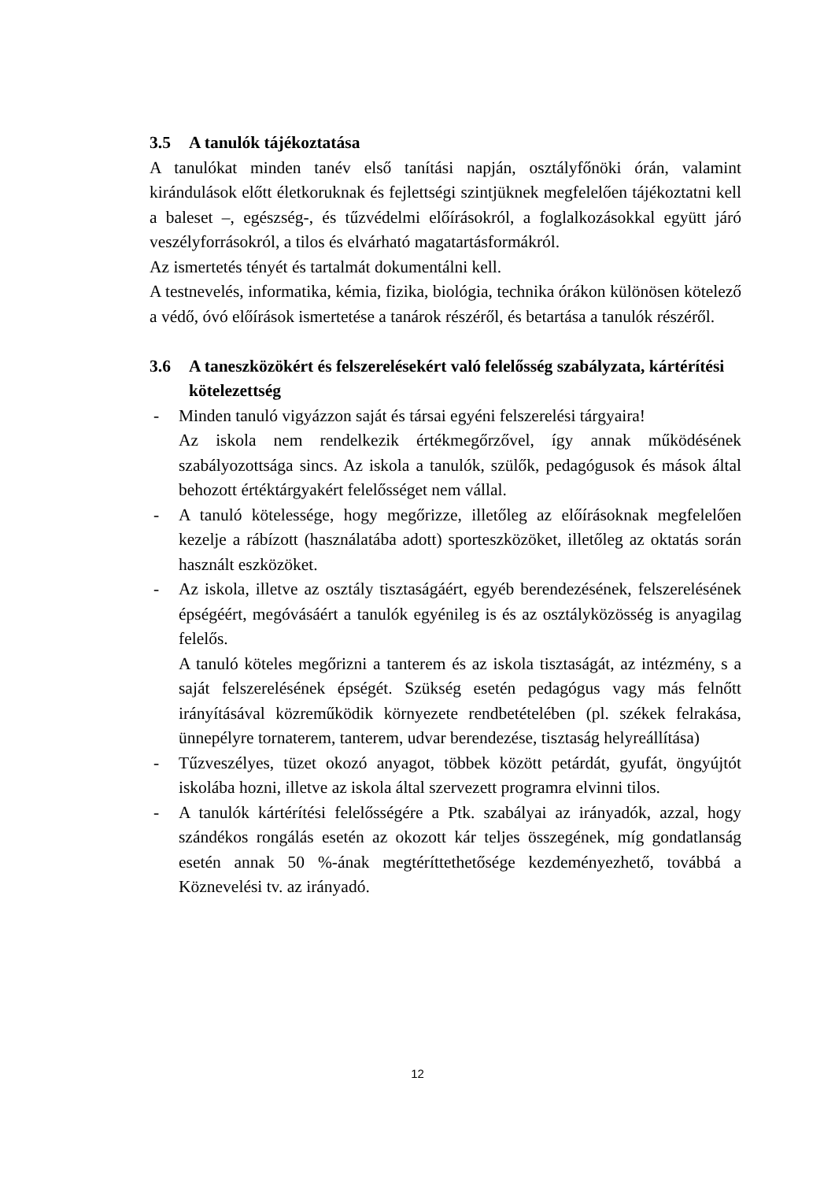3.5 A tanulók tájékoztatása
A tanulókat minden tanév első tanítási napján, osztályfőnöki órán, valamint kirándulások előtt életkoruknak és fejlettségi szintjüknek megfelelően tájékoztatni kell a baleset –, egészség-, és tűzvédelmi előírásokról, a foglalkozásokkal együtt járó veszélyforrásokról, a tilos és elvárható magatartásformákról.
Az ismertetés tényét és tartalmát dokumentálni kell.
A testnevelés, informatika, kémia, fizika, biológia, technika órákon különösen kötelező a védő, óvó előírások ismertetése a tanárok részéről, és betartása a tanulók részéről.
3.6 A taneszközökért és felszerelésekért való felelősség szabályzata, kártérítési kötelezettség
- Minden tanuló vigyázzon saját és társai egyéni felszerelési tárgyaira!
Az iskola nem rendelkezik értékmegőrzővel, így annak működésének szabályozottsága sincs. Az iskola a tanulók, szülők, pedagógusok és mások által behozott értéktárgyakért felelősséget nem vállal.
- A tanuló kötelessége, hogy megőrizze, illetőleg az előírásoknak megfelelően kezelje a rábízott (használatába adott) sporteszközöket, illetőleg az oktatás során használt eszközöket.
- Az iskola, illetve az osztály tisztaságáért, egyéb berendezésének, felszerelésének épségéért, megóvásáért a tanulók egyénileg is és az osztályközösség is anyagilag felelős.
A tanuló köteles megőrizni a tanterem és az iskola tisztaságát, az intézmény, s a saját felszerelésének épségét. Szükség esetén pedagógus vagy más felnőtt irányításával közreműködik környezete rendbetételében (pl. székek felrakása, ünnepélyre tornaterem, tanterem, udvar berendezése, tisztaság helyreállítása)
- Tűzveszélyes, tüzet okozó anyagot, többek között petárdát, gyufát, öngyújtót iskolába hozni, illetve az iskola által szervezett programra elvinni tilos.
- A tanulók kártérítési felelősségére a Ptk. szabályai az irányadók, azzal, hogy szándékos rongálás esetén az okozott kár teljes összegének, míg gondatlanság esetén annak 50 %-ának megtéríttethetősége kezdeményezhető, továbbá a Köznevelési tv. az irányadó.
12